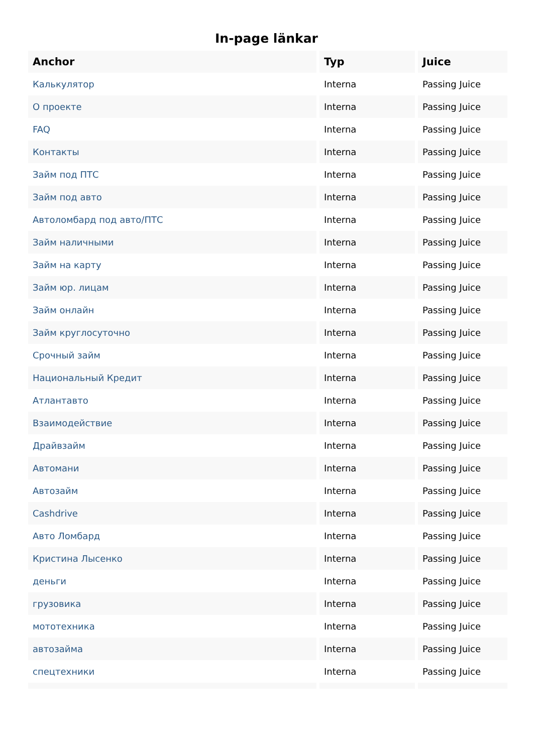In-page länkar
| Anchor | Typ | Juice |
| --- | --- | --- |
| Калькулятор | Interna | Passing Juice |
| О проекте | Interna | Passing Juice |
| FAQ | Interna | Passing Juice |
| Контакты | Interna | Passing Juice |
| Займ под ПТС | Interna | Passing Juice |
| Займ под авто | Interna | Passing Juice |
| Автоломбард под авто/ПТС | Interna | Passing Juice |
| Займ наличными | Interna | Passing Juice |
| Займ на карту | Interna | Passing Juice |
| Займ юр. лицам | Interna | Passing Juice |
| Займ онлайн | Interna | Passing Juice |
| Займ круглосуточно | Interna | Passing Juice |
| Срочный займ | Interna | Passing Juice |
| Национальный Кредит | Interna | Passing Juice |
| Атлантавто | Interna | Passing Juice |
| Взаимодействие | Interna | Passing Juice |
| Драйвзайм | Interna | Passing Juice |
| Автомани | Interna | Passing Juice |
| Автозайм | Interna | Passing Juice |
| Cashdrive | Interna | Passing Juice |
| Авто Ломбард | Interna | Passing Juice |
| Кристина Лысенко | Interna | Passing Juice |
| деньги | Interna | Passing Juice |
| грузовика | Interna | Passing Juice |
| мототехника | Interna | Passing Juice |
| автозайма | Interna | Passing Juice |
| спецтехники | Interna | Passing Juice |